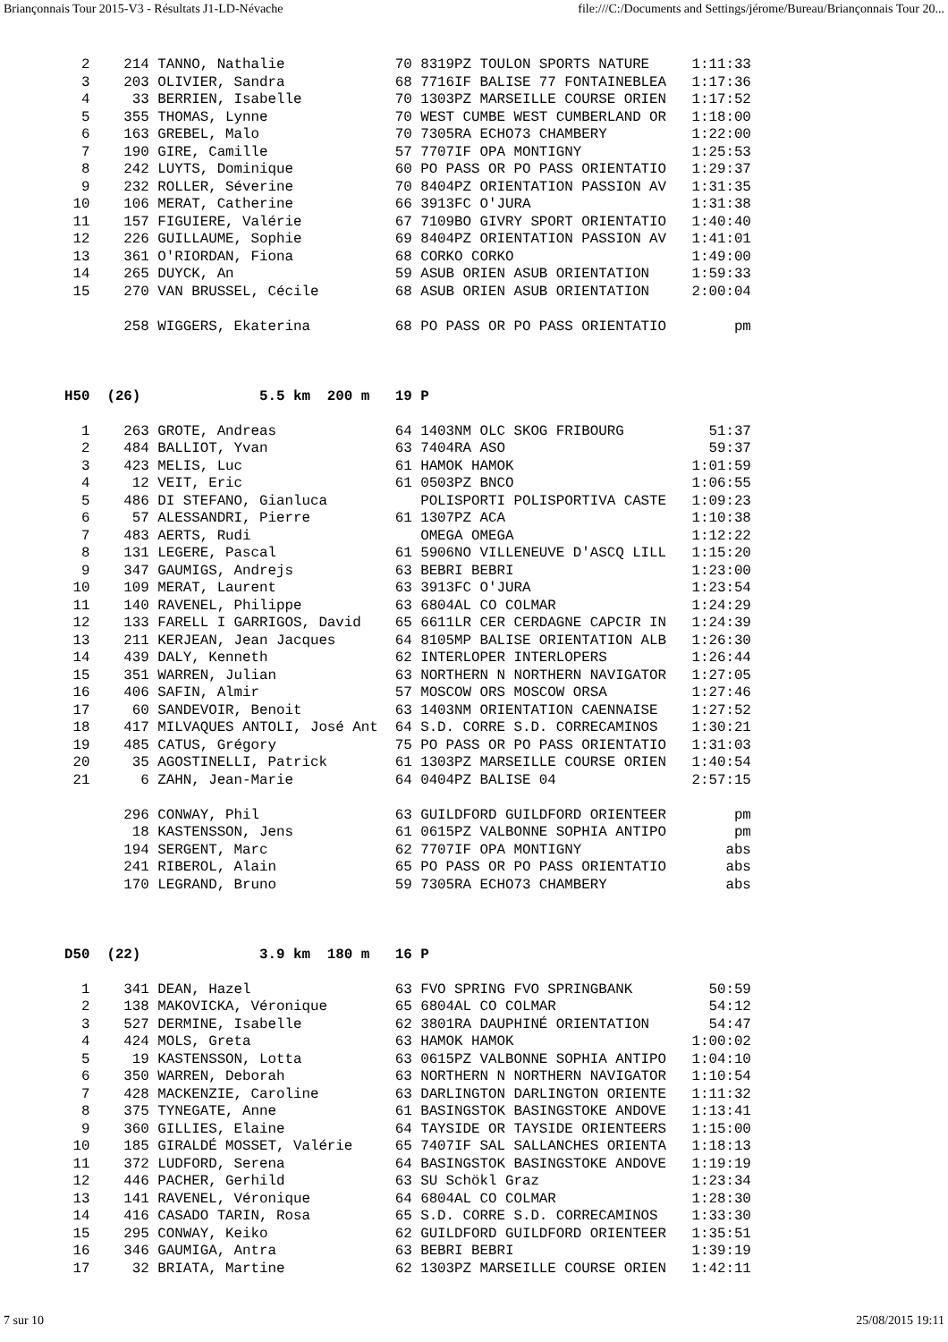Briançonnais Tour 2015-V3 - Résultats J1-LD-Névache file:///C:/Documents and Settings/jérome/Bureau/Briançonnais Tour 20...
  2    214 TANNO, Nathalie             70 8319PZ TOULON SPORTS NATURE     1:11:33
  3    203 OLIVIER, Sandra             68 7716IF BALISE 77 FONTAINEBLEA   1:17:36
  4     33 BERRIEN, Isabelle           70 1303PZ MARSEILLE COURSE ORIEN   1:17:52
  5    355 THOMAS, Lynne               70 WEST CUMBE WEST CUMBERLAND OR   1:18:00
  6    163 GREBEL, Malo                70 7305RA ECHO73 CHAMBERY          1:22:00
  7    190 GIRE, Camille               57 7707IF OPA MONTIGNY             1:25:53
  8    242 LUYTS, Dominique            60 PO PASS OR PO PASS ORIENTATIO   1:29:37
  9    232 ROLLER, Séverine            70 8404PZ ORIENTATION PASSION AV   1:31:35
 10    106 MERAT, Catherine            66 3913FC O'JURA                   1:31:38
 11    157 FIGUIERE, Valérie           67 7109BO GIVRY SPORT ORIENTATIO   1:40:40
 12    226 GUILLAUME, Sophie           69 8404PZ ORIENTATION PASSION AV   1:41:01
 13    361 O'RIORDAN, Fiona            68 CORKO CORKO                     1:49:00
 14    265 DUYCK, An                   59 ASUB ORIEN ASUB ORIENTATION     1:59:33
 15    270 VAN BRUSSEL, Cécile         68 ASUB ORIEN ASUB ORIENTATION     2:00:04

       258 WIGGERS, Ekaterina          68 PO PASS OR PO PASS ORIENTATIO        pm



H50  (26)              5.5 km  200 m   19 P

  1    263 GROTE, Andreas              64 1403NM OLC SKOG FRIBOURG          51:37
  2    484 BALLIOT, Yvan               63 7404RA ASO                        59:37
  3    423 MELIS, Luc                  61 HAMOK HAMOK                     1:01:59
  4     12 VEIT, Eric                  61 0503PZ BNCO                     1:06:55
  5    486 DI STEFANO, Gianluca           POLISPORTI POLISPORTIVA CASTE   1:09:23
  6     57 ALESSANDRI, Pierre          61 1307PZ ACA                      1:10:38
  7    483 AERTS, Rudi                    OMEGA OMEGA                     1:12:22
  8    131 LEGERE, Pascal              61 5906NO VILLENEUVE D'ASCQ LILL   1:15:20
  9    347 GAUMIGS, Andrejs            63 BEBRI BEBRI                     1:23:00
 10    109 MERAT, Laurent              63 3913FC O'JURA                   1:23:54
 11    140 RAVENEL, Philippe           63 6804AL CO COLMAR                1:24:29
 12    133 FARELL I GARRIGOS, David    65 6611LR CER CERDAGNE CAPCIR IN   1:24:39
 13    211 KERJEAN, Jean Jacques       64 8105MP BALISE ORIENTATION ALB   1:26:30
 14    439 DALY, Kenneth               62 INTERLOPER INTERLOPERS          1:26:44
 15    351 WARREN, Julian              63 NORTHERN N NORTHERN NAVIGATOR   1:27:05
 16    406 SAFIN, Almir                57 MOSCOW ORS MOSCOW ORSA          1:27:46
 17     60 SANDEVOIR, Benoit           63 1403NM ORIENTATION CAENNAISE    1:27:52
 18    417 MILVAQUES ANTOLI, José Ant  64 S.D. CORRE S.D. CORRECAMINOS    1:30:21
 19    485 CATUS, Grégory              75 PO PASS OR PO PASS ORIENTATIO   1:31:03
 20     35 AGOSTINELLI, Patrick        61 1303PZ MARSEILLE COURSE ORIEN   1:40:54
 21      6 ZAHN, Jean-Marie            64 0404PZ BALISE 04                2:57:15

       296 CONWAY, Phil                63 GUILDFORD GUILDFORD ORIENTEER        pm
        18 KASTENSSON, Jens            61 0615PZ VALBONNE SOPHIA ANTIPO        pm
       194 SERGENT, Marc               62 7707IF OPA MONTIGNY                 abs
       241 RIBEROL, Alain              65 PO PASS OR PO PASS ORIENTATIO       abs
       170 LEGRAND, Bruno              59 7305RA ECHO73 CHAMBERY              abs



D50  (22)              3.9 km  180 m   16 P

  1    341 DEAN, Hazel                 63 FVO SPRING FVO SPRINGBANK         50:59
  2    138 MAKOVICKA, Véronique        65 6804AL CO COLMAR                  54:12
  3    527 DERMINE, Isabelle           62 3801RA DAUPHINÉ ORIENTATION       54:47
  4    424 MOLS, Greta                 63 HAMOK HAMOK                     1:00:02
  5     19 KASTENSSON, Lotta           63 0615PZ VALBONNE SOPHIA ANTIPO   1:04:10
  6    350 WARREN, Deborah             63 NORTHERN N NORTHERN NAVIGATOR   1:10:54
  7    428 MACKENZIE, Caroline         63 DARLINGTON DARLINGTON ORIENTE   1:11:32
  8    375 TYNEGATE, Anne              61 BASINGSTOK BASINGSTOKE ANDOVE   1:13:41
  9    360 GILLIES, Elaine             64 TAYSIDE OR TAYSIDE ORIENTEERS   1:15:00
 10    185 GIRALDÉ MOSSET, Valérie     65 7407IF SAL SALLANCHES ORIENTA   1:18:13
 11    372 LUDFORD, Serena             64 BASINGSTOK BASINGSTOKE ANDOVE   1:19:19
 12    446 PACHER, Gerhild             63 SU Schökl Graz                  1:23:34
 13    141 RAVENEL, Véronique          64 6804AL CO COLMAR                1:28:30
 14    416 CASADO TARIN, Rosa          65 S.D. CORRE S.D. CORRECAMINOS    1:33:30
 15    295 CONWAY, Keiko               62 GUILDFORD GUILDFORD ORIENTEER   1:35:51
 16    346 GAUMIGA, Antra              63 BEBRI BEBRI                     1:39:19
 17     32 BRIATA, Martine             62 1303PZ MARSEILLE COURSE ORIEN   1:42:11
7 sur 10 25/08/2015 19:11